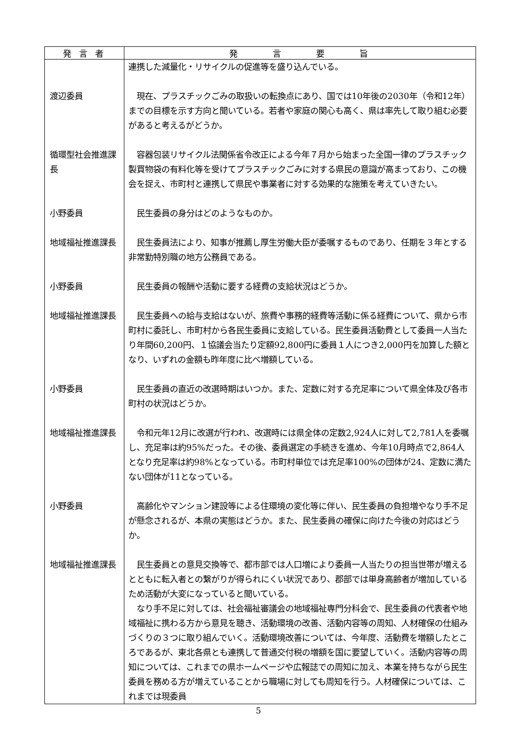| 発 言 者 | 発 言 要 旨 |
| --- | --- |
| | 連携した減量化・リサイクルの促進等を盛り込んでいる。 |
| 渡辺委員 | 現在、プラスチックごみの取扱いの転換点にあり、国では10年後の2030年（令和12年）までの目標を示す方向と聞いている。若者や家庭の関心も高く、県は率先して取り組む必要があると考えるがどうか。 |
| 循環型社会推進課長 | 容器包装リサイクル法関係省令改正による今年７月から始まった全国一律のプラスチック製買物袋の有料化等を受けてプラスチックごみに対する県民の意識が高まっており、この機会を捉え、市町村と連携して県民や事業者に対する効果的な施策を考えていきたい。 |
| 小野委員 | 民生委員の身分はどのようなものか。 |
| 地域福祉推進課長 | 民生委員法により、知事が推薦し厚生労働大臣が委嘱するものであり、任期を３年とする非常勤特別職の地方公務員である。 |
| 小野委員 | 民生委員の報酬や活動に要する経費の支給状況はどうか。 |
| 地域福祉推進課長 | 民生委員への給与支給はないが、旅費や事務的経費等活動に係る経費について、県から市町村に委託し、市町村から各民生委員に支給している。民生委員活動費として委員一人当たり年間60,200円、１協議会当たり定額92,800円に委員１人につき2,000円を加算した額となり、いずれの金額も昨年度に比べ増額している。 |
| 小野委員 | 民生委員の直近の改選時期はいつか。また、定数に対する充足率について県全体及び各市町村の状況はどうか。 |
| 地域福祉推進課長 | 令和元年12月に改選が行われ、改選時には県全体の定数2,924人に対して2,781人を委嘱し、充足率は約95%だった。その後、委員選定の手続きを進め、今年10月時点で2,864人となり充足率は約98%となっている。市町村単位では充足率100%の団体が24、定数に満たない団体が11となっている。 |
| 小野委員 | 高齢化やマンション建設等による住環境の変化等に伴い、民生委員の負担増やなり手不足が懸念されるが、本県の実態はどうか。また、民生委員の確保に向けた今後の対応はどうか。 |
| 地域福祉推進課長 | 民生委員との意見交換等で、都市部では人口増により委員一人当たりの担当世帯が増えるとともに転入者との繋がりが得られにくい状況であり、郡部では単身高齢者が増加しているため活動が大変になっていると聞いている。 なり手不足に対しては、社会福祉審議会の地域福祉専門分科会で、民生委員の代表者や地域福祉に携わる方から意見を聴き、活動環境の改善、活動内容等の周知、人材確保の仕組みづくりの３つに取り組んでいく。活動環境改善については、今年度、活動費を増額したところであるが、東北各県とも連携して普通交付税の増額を国に要望していく。活動内容等の周知については、これまでの県ホームページや広報誌での周知に加え、本業を持ちながら民生委員を務める方が増えていることから職場に対しても周知を行う。人材確保については、これまでは現委員 |
5